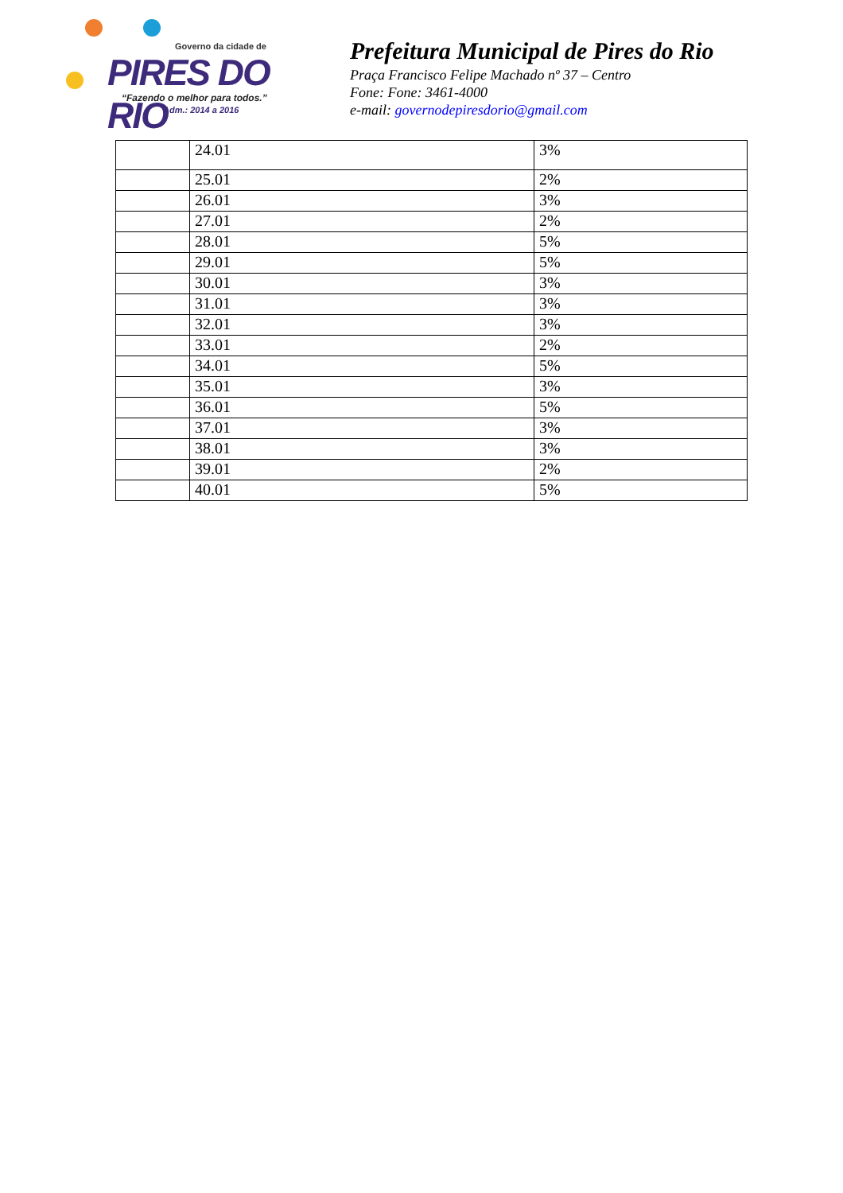Governo da cidade de
PIRES DO RIO
“Fazendo o melhor para todos.”
Adm.: 2014 a 2016
Prefeitura Municipal de Pires do Rio
Praça Francisco Felipe Machado nº 37 – Centro
Fone: Fone: 3461-4000
e-mail: governodepiresdorio@gmail.com
| | 24.01 | 3% |
| | 25.01 | 2% |
| | 26.01 | 3% |
| | 27.01 | 2% |
| | 28.01 | 5% |
| | 29.01 | 5% |
| | 30.01 | 3% |
| | 31.01 | 3% |
| | 32.01 | 3% |
| | 33.01 | 2% |
| | 34.01 | 5% |
| | 35.01 | 3% |
| | 36.01 | 5% |
| | 37.01 | 3% |
| | 38.01 | 3% |
| | 39.01 | 2% |
| | 40.01 | 5% |